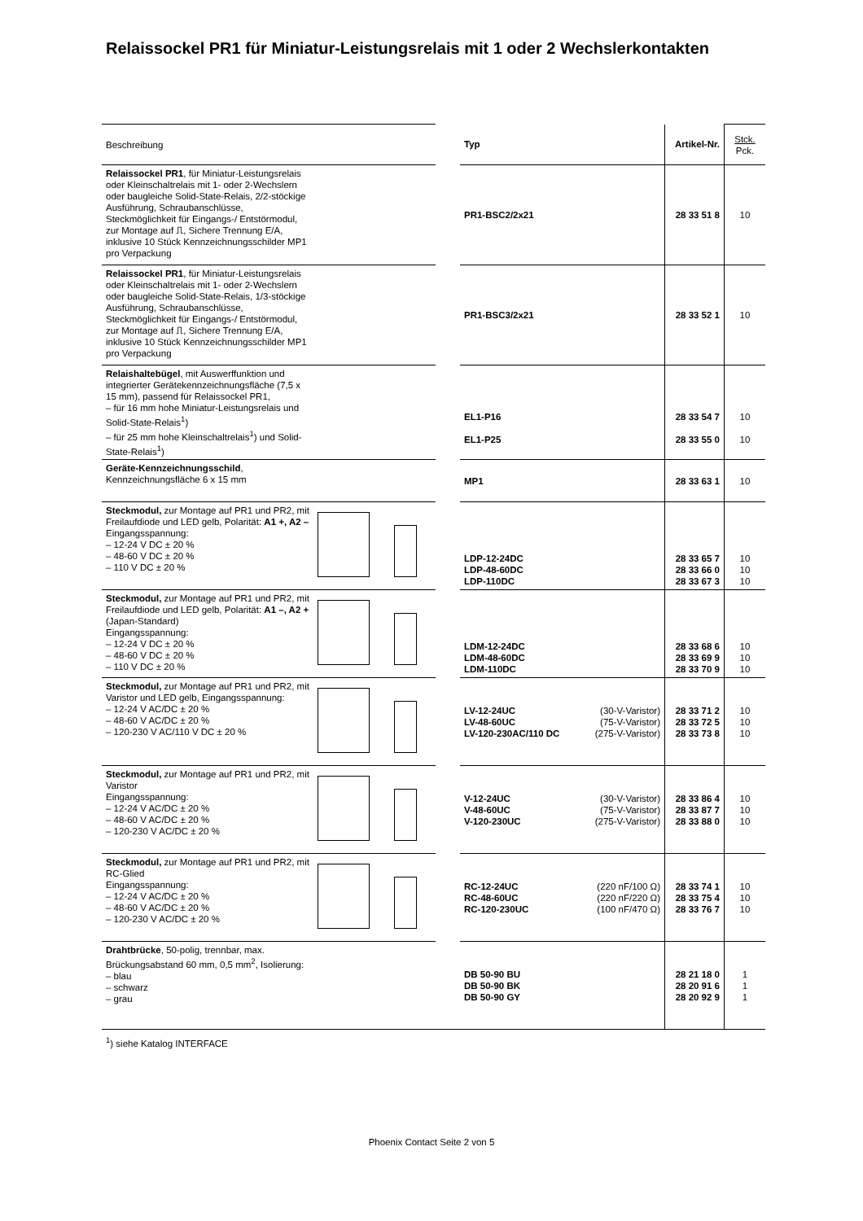Relaissockel PR1 für Miniatur-Leistungsrelais mit 1 oder 2 Wechslerkontakten
| Beschreibung | | | Typ | Artikel-Nr. | Stck. Pck. |
| Relaissockel PR1 , für Miniatur-Leistungsrelais oder Kleinschaltrelais mit 1- oder 2-Wechslern oder baugleiche Solid-State-Relais, 2/2-stöckige Ausführung, Schraubanschlüsse, Steckmöglichkeit für Eingangs-/ Entstörmodul, zur Montage auf ⎍, Sichere Trennung E/A, inklusive 10 Stück Kennzeichnungsschilder MP1 pro Verpackung | | | PR1-BSC2/2x21 | 28 33 51 8 | 10 |
| Relaissockel PR1 , für Miniatur-Leistungsrelais oder Kleinschaltrelais mit 1- oder 2-Wechslern oder baugleiche Solid-State-Relais, 1/3-stöckige Ausführung, Schraubanschlüsse, Steckmöglichkeit für Eingangs-/ Entstörmodul, zur Montage auf ⎍, Sichere Trennung E/A, inklusive 10 Stück Kennzeichnungsschilder MP1 pro Verpackung | | | PR1-BSC3/2x21 | 28 33 52 1 | 10 |
| Relaishaltebügel , mit Auswerffunktion und integrierter Gerätekennzeichnungsfläche (7,5 x 15 mm), passend für Relaissockel PR1, – für 16 mm hohe Miniatur-Leistungsrelais und Solid-State-Relais<sup>1</sup>) – für 25 mm hohe Kleinschaltrelais<sup>1</sup>) und Solid-State-Relais<sup>1</sup>) | | | EL1-P16 EL1-P25 | 28 33 54 7 28 33 55 0 | 10 10 |
| Geräte-Kennzeichnungsschild , Kennzeichnungsfläche 6 x 15 mm | | | MP1 | 28 33 63 1 | 10 |
| Steckmodul, zur Montage auf PR1 und PR2, mit Freilaufdiode und LED gelb, Polarität: A1 +, A2 – Eingangsspannung: – 12-24 V DC ± 20 % – 48-60 V DC ± 20 % – 110 V DC ± 20 % | | | LDP-12-24DC LDP-48-60DC LDP-110DC | 28 33 65 7 28 33 66 0 28 33 67 3 | 10 10 10 |
| Steckmodul, zur Montage auf PR1 und PR2, mit Freilaufdiode und LED gelb, Polarität: A1 –, A2 + (Japan-Standard) Eingangsspannung: – 12-24 V DC ± 20 % – 48-60 V DC ± 20 % – 110 V DC ± 20 % | | | LDM-12-24DC LDM-48-60DC LDM-110DC | 28 33 68 6 28 33 69 9 28 33 70 9 | 10 10 10 |
| Steckmodul, zur Montage auf PR1 und PR2, mit Varistor und LED gelb, Eingangsspannung: – 12-24 V AC/DC ± 20 % – 48-60 V AC/DC ± 20 % – 120-230 V AC/110 V DC ± 20 % | | | LV-12-24UC (30-V-Varistor) LV-48-60UC (75-V-Varistor) LV-120-230AC/110 DC (275-V-Varistor) | 28 33 71 2 28 33 72 5 28 33 73 8 | 10 10 10 |
| Steckmodul, zur Montage auf PR1 und PR2, mit Varistor Eingangsspannung: – 12-24 V AC/DC ± 20 % – 48-60 V AC/DC ± 20 % – 120-230 V AC/DC ± 20 % | | | V-12-24UC (30-V-Varistor) V-48-60UC (75-V-Varistor) V-120-230UC (275-V-Varistor) | 28 33 86 4 28 33 87 7 28 33 88 0 | 10 10 10 |
| Steckmodul, zur Montage auf PR1 und PR2, mit RC-Glied Eingangsspannung: – 12-24 V AC/DC ± 20 % – 48-60 V AC/DC ± 20 % – 120-230 V AC/DC ± 20 % | | | RC-12-24UC (220 nF/100 Ω) RC-48-60UC (220 nF/220 Ω) RC-120-230UC (100 nF/470 Ω) | 28 33 74 1 28 33 75 4 28 33 76 7 | 10 10 10 |
| Drahtbrücke , 50-polig, trennbar, max. Brückungsabstand 60 mm, 0,5 mm<sup>2</sup>, Isolierung: – blau – schwarz – grau | | | DB 50-90 BU DB 50-90 BK DB 50-90 GY | 28 21 18 0 28 20 91 6 28 20 92 9 | 1 1 1 |
<sup>1</sup>) siehe Katalog INTERFACE
Phoenix Contact Seite 2 von 5